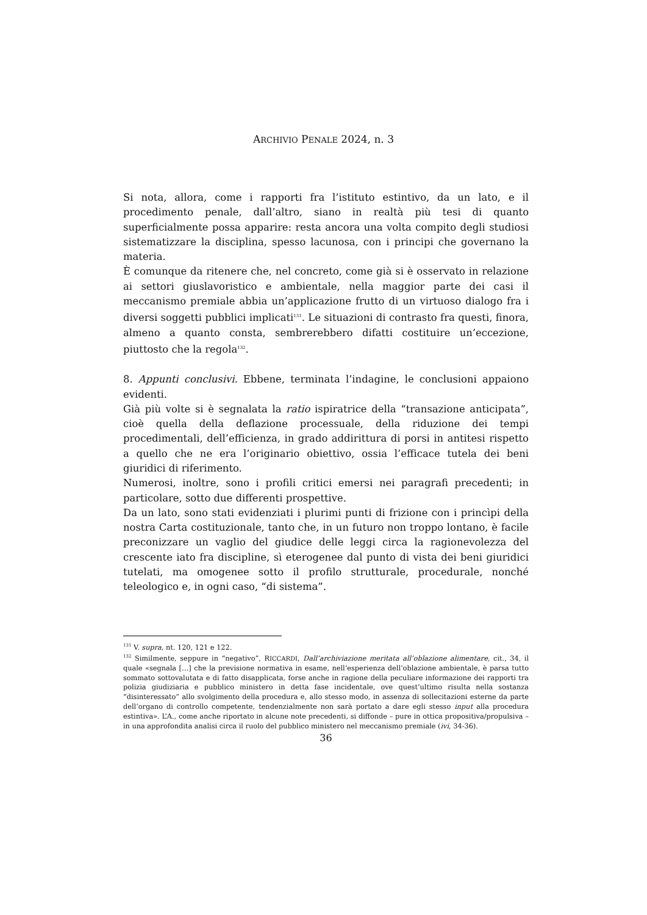ARCHIVIO PENALE 2024, n. 3
Si nota, allora, come i rapporti fra l’istituto estintivo, da un lato, e il procedimento penale, dall’altro, siano in realtà più tesi di quanto superficialmente possa apparire: resta ancora una volta compito degli studiosi sistematizzare la disciplina, spesso lacunosa, con i principi che governano la materia.
È comunque da ritenere che, nel concreto, come già si è osservato in relazione ai settori giuslavoristico e ambientale, nella maggior parte dei casi il meccanismo premiale abbia un’applicazione frutto di un virtuoso dialogo fra i diversi soggetti pubblici implicati<sup>131</sup>. Le situazioni di contrasto fra questi, finora, almeno a quanto consta, sembrerebbero difatti costituire un’eccezione, piuttosto che la regola<sup>132</sup>.
8. Appunti conclusivi. Ebbene, terminata l’indagine, le conclusioni appaiono evidenti.
Già più volte si è segnalata la ratio ispiratrice della “transazione anticipata”, cioè quella della deflazione processuale, della riduzione dei tempi procedimentali, dell’efficienza, in grado addirittura di porsi in antitesi rispetto a quello che ne era l’originario obiettivo, ossia l’efficace tutela dei beni giuridici di riferimento.
Numerosi, inoltre, sono i profili critici emersi nei paragrafi precedenti; in particolare, sotto due differenti prospettive.
Da un lato, sono stati evidenziati i plurimi punti di frizione con i princìpi della nostra Carta costituzionale, tanto che, in un futuro non troppo lontano, è facile preconizzare un vaglio del giudice delle leggi circa la ragionevolezza del crescente iato fra discipline, sì eterogenee dal punto di vista dei beni giuridici tutelati, ma omogenee sotto il profilo strutturale, procedurale, nonché teleologico e, in ogni caso, “di sistema”.
<sup>131</sup> V. supra, nt. 120, 121 e 122.
<sup>132</sup> Similmente, seppure in “negativo”, RICCARDI, Dall’archiviazione meritata all’oblazione alimentare, cit., 34, il quale «segnala […] che la previsione normativa in esame, nell’esperienza dell’oblazione ambientale, è parsa tutto sommato sottovalutata e di fatto disapplicata, forse anche in ragione della peculiare informazione dei rapporti tra polizia giudiziaria e pubblico ministero in detta fase incidentale, ove quest’ultimo risulta nella sostanza “disinteressato” allo svolgimento della procedura e, allo stesso modo, in assenza di sollecitazioni esterne da parte dell’organo di controllo competente, tendenzialmente non sarà portato a dare egli stesso input alla procedura estintiva». L’A., come anche riportato in alcune note precedenti, si diffonde – pure in ottica propositiva/propulsiva – in una approfondita analisi circa il ruolo del pubblico ministero nel meccanismo premiale (ivi, 34-36).
36